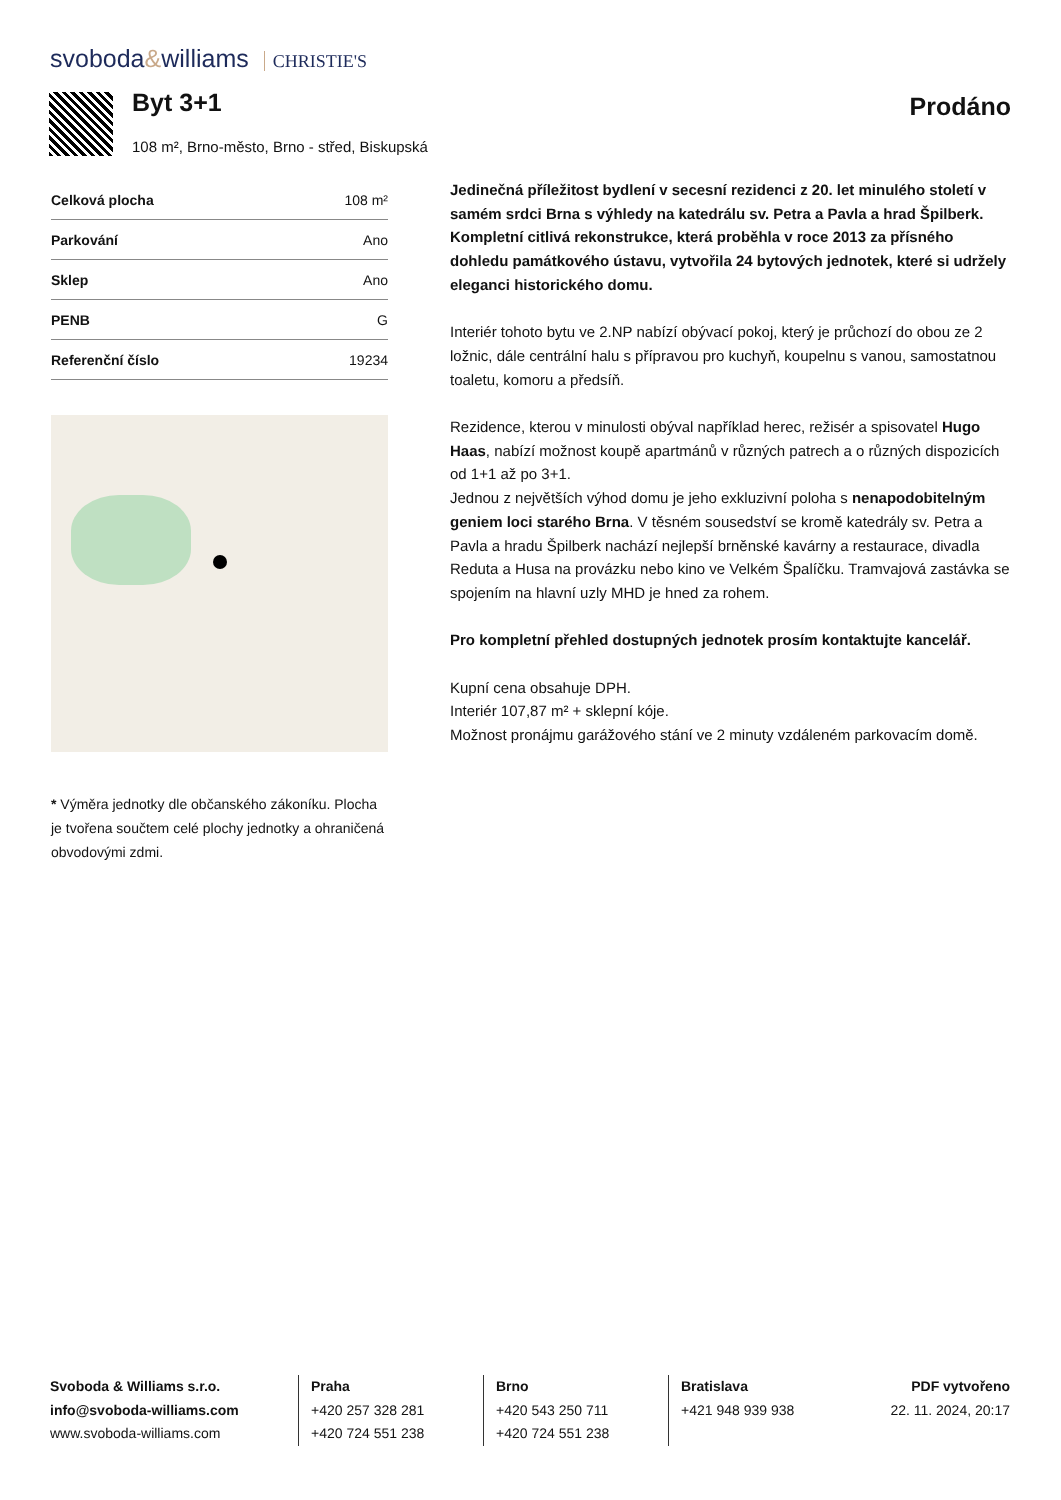svoboda&williams CHRISTIE'S
Byt 3+1 Prodáno
108 m², Brno-město, Brno - střed, Biskupská
| Celková plocha | 108 m² |
| Parkování | Ano |
| Sklep | Ano |
| PENB | G |
| Referenční číslo | 19234 |
* Výměra jednotky dle občanského zákoníku. Plocha je tvořena součtem celé plochy jednotky a ohraničená obvodovými zdmi.
Jedinečná příležitost bydlení v secesní rezidenci z 20. let minulého století v samém srdci Brna s výhledy na katedrálu sv. Petra a Pavla a hrad Špilberk. Kompletní citlivá rekonstrukce, která proběhla v roce 2013 za přísného dohledu památkového ústavu, vytvořila 24 bytových jednotek, které si udržely eleganci historického domu.
Interiér tohoto bytu ve 2.NP nabízí obývací pokoj, který je průchozí do obou ze 2 ložnic, dále centrální halu s přípravou pro kuchyň, koupelnu s vanou, samostatnou toaletu, komoru a předsíň.
Rezidence, kterou v minulosti obýval například herec, režisér a spisovatel Hugo Haas, nabízí možnost koupě apartmánů v různých patrech a o různých dispozicích od 1+1 až po 3+1.
Jednou z největších výhod domu je jeho exkluzivní poloha s nenapodobitelným geniem loci starého Brna. V těsném sousedství se kromě katedrály sv. Petra a Pavla a hradu Špilberk nachází nejlepší brněnské kavárny a restaurace, divadla Reduta a Husa na provázku nebo kino ve Velkém Špalíčku. Tramvajová zastávka se spojením na hlavní uzly MHD je hned za rohem.
Pro kompletní přehled dostupných jednotek prosím kontaktujte kancelář.
Kupní cena obsahuje DPH.
Interiér 107,87 m² + sklepní kóje.
Možnost pronájmu garážového stání ve 2 minuty vzdáleném parkovacím domě.
Svoboda & Williams s.r.o.
info@svoboda-williams.com
www.svoboda-williams.com
Praha
+420 257 328 281
+420 724 551 238
Brno
+420 543 250 711
+420 724 551 238
Bratislava
+421 948 939 938
PDF vytvořeno
22. 11. 2024, 20:17